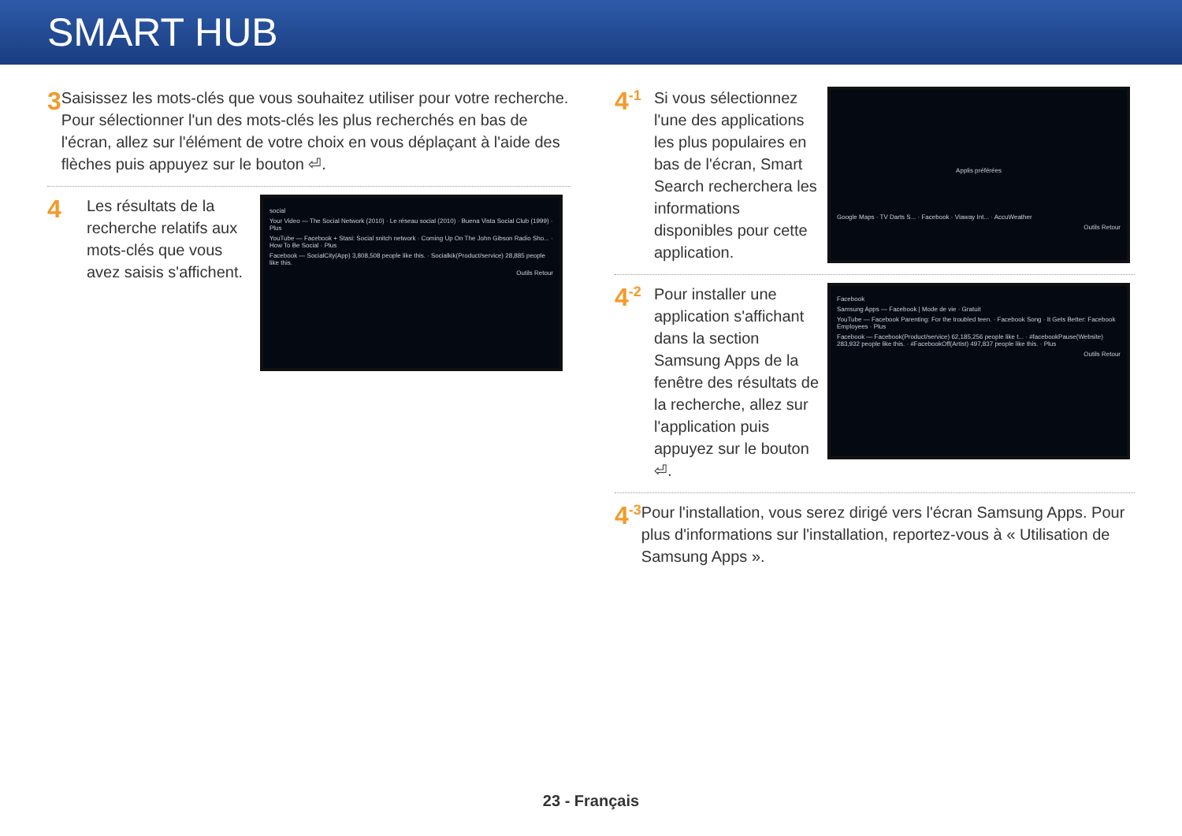SMART HUB
3
Saisissez les mots-clés que vous souhaitez utiliser pour votre recherche. Pour sélectionner l'un des mots-clés les plus recherchés en bas de l'écran, allez sur l'élément de votre choix en vous déplaçant à l'aide des flèches puis appuyez sur le bouton ⏎.
4
Les résultats de la recherche relatifs aux mots-clés que vous avez saisis s'affichent.
social
Your Video — The Social Network (2010) · Le réseau social (2010) · Buena Vista Social Club (1999) · Plus
YouTube — Facebook + Stasi: Social snitch network · Coming Up On The John Gibson Radio Sho... · How To Be Social · Plus
Facebook — SocialCity(App) 3,808,508 people like this. · Socialkik(Product/service) 28,885 people like this.
Outils Retour
4<sup>-1</sup>
Si vous sélectionnez l'une des applications les plus populaires en bas de l'écran, Smart Search recherchera les informations disponibles pour cette application.
Applis préférées
Google Maps · TV Darts S... · Facebook · Viaway Int... · AccuWeather
Outils Retour
4<sup>-2</sup>
Pour installer une application s'affichant dans la section Samsung Apps de la fenêtre des résultats de la recherche, allez sur l'application puis appuyez sur le bouton ⏎.
Facebook
Samsung Apps — Facebook | Mode de vie · Gratuit
YouTube — Facebook Parenting: For the troubled teen. · Facebook Song · It Gets Better: Facebook Employees · Plus
Facebook — Facebook(Product/service) 62,185,256 people like t... · #facebookPause(Website) 283,932 people like this. · #FacebookOff(Artist) 497,837 people like this. · Plus
Outils Retour
4<sup>-3</sup>
Pour l'installation, vous serez dirigé vers l'écran Samsung Apps. Pour plus d'informations sur l'installation, reportez-vous à « Utilisation de Samsung Apps ».
23 - Français